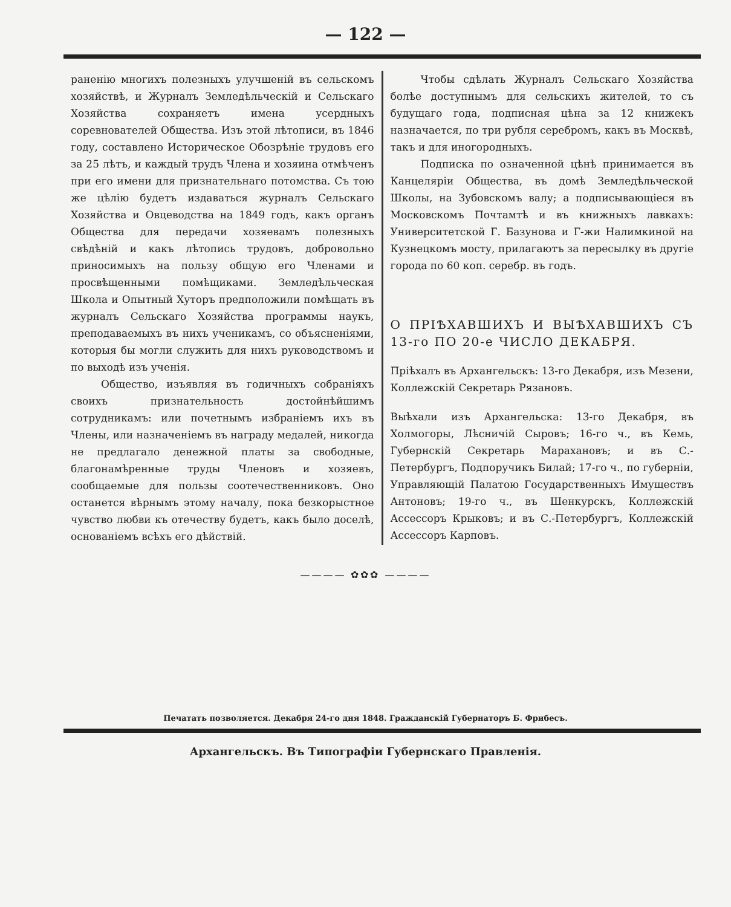— 122 —
раненію многихъ полезныхъ улучшеній въ сельскомъ хозяйствѣ, и Журналъ Земледѣльческій и Сельскаго Хозяйства сохраняетъ имена усердныхъ соревнователей Общества. Изъ этой лѣтописи, въ 1846 году, составлено Историческое Обозрѣніе трудовъ его за 25 лѣтъ, и каждый трудъ Члена и хозяина отмѣченъ при его имени для признательнаго потомства. Съ тою же цѣлію будетъ издаваться журналъ Сельскаго Хозяйства и Овцеводства на 1849 годъ, какъ органъ Общества для передачи хозяевамъ полезныхъ свѣдѣній и какъ лѣтопись трудовъ, добровольно приносимыхъ на пользу общую его Членами и просвѣщенными помѣщиками. Земледѣльческая Школа и Опытный Хуторъ предположили помѣщать въ журналъ Сельскаго Хозяйства программы наукъ, преподаваемыхъ въ нихъ ученикамъ, со объясненіями, которыя бы могли служить для нихъ руководствомъ и по выходѣ изъ ученія.
Общество, изъявляя въ годичныхъ собраніяхъ своихъ признательность достойнѣйшимъ сотрудникамъ: или почетнымъ избраніемъ ихъ въ Члены, или назначеніемъ въ награду медалей, никогда не предлагало денежной платы за свободные, благонамѣренные труды Членовъ и хозяевъ, сообщаемые для пользы соотечественниковъ. Оно останется вѣрнымъ этому началу, пока безкорыстное чувство любви къ отечеству будетъ, какъ было доселѣ, основаніемъ всѣхъ его дѣйствій.
Чтобы сдѣлать Журналъ Сельскаго Хозяйства болѣе доступнымъ для сельскихъ жителей, то съ будущаго года, подписная цѣна за 12 книжекъ назначается, по три рубля серебромъ, какъ въ Москвѣ, такъ и для иногородныхъ.
Подписка по означенной цѣнѣ принимается въ Канцеляріи Общества, въ домѣ Земледѣльческой Школы, на Зубовскомъ валу; а подписывающіеся въ Московскомъ Почтамтѣ и въ книжныхъ лавкахъ: Университетской Г. Базунова и Г-жи Налимкиной на Кузнецкомъ мосту, прилагаютъ за пересылку въ другіе города по 60 коп. серебр. въ годъ.
О ПРІѢХАВШИХЪ И ВЫѢХАВШИХЪ СЪ 13-го ПО 20-е ЧИСЛО ДЕКАБРЯ.
Пріѣхалъ въ Архангельскъ: 13-го Декабря, изъ Мезени, Коллежскій Секретарь Рязановъ.
Выѣхали изъ Архангельска: 13-го Декабря, въ Холмогоры, Лѣсничій Сыровъ; 16-го ч., въ Кемь, Губернскій Секретарь Марахановъ; и въ С.-Петербургъ, Подпоручикъ Билай; 17-го ч., по губерніи, Управляющій Палатою Государственныхъ Имуществъ Антоновъ; 19-го ч., въ Шенкурскъ, Коллежскій Ассессоръ Крыковъ; и въ С.-Петербургъ, Коллежскій Ассессоръ Карповъ.
———— ✿✿✿ ————
Печатать позволяется. Декабря 24-го дня 1848. Гражданскій Губернаторъ Б. Фрибесъ.
Архангельскъ. Въ Типографіи Губернскаго Правленія.